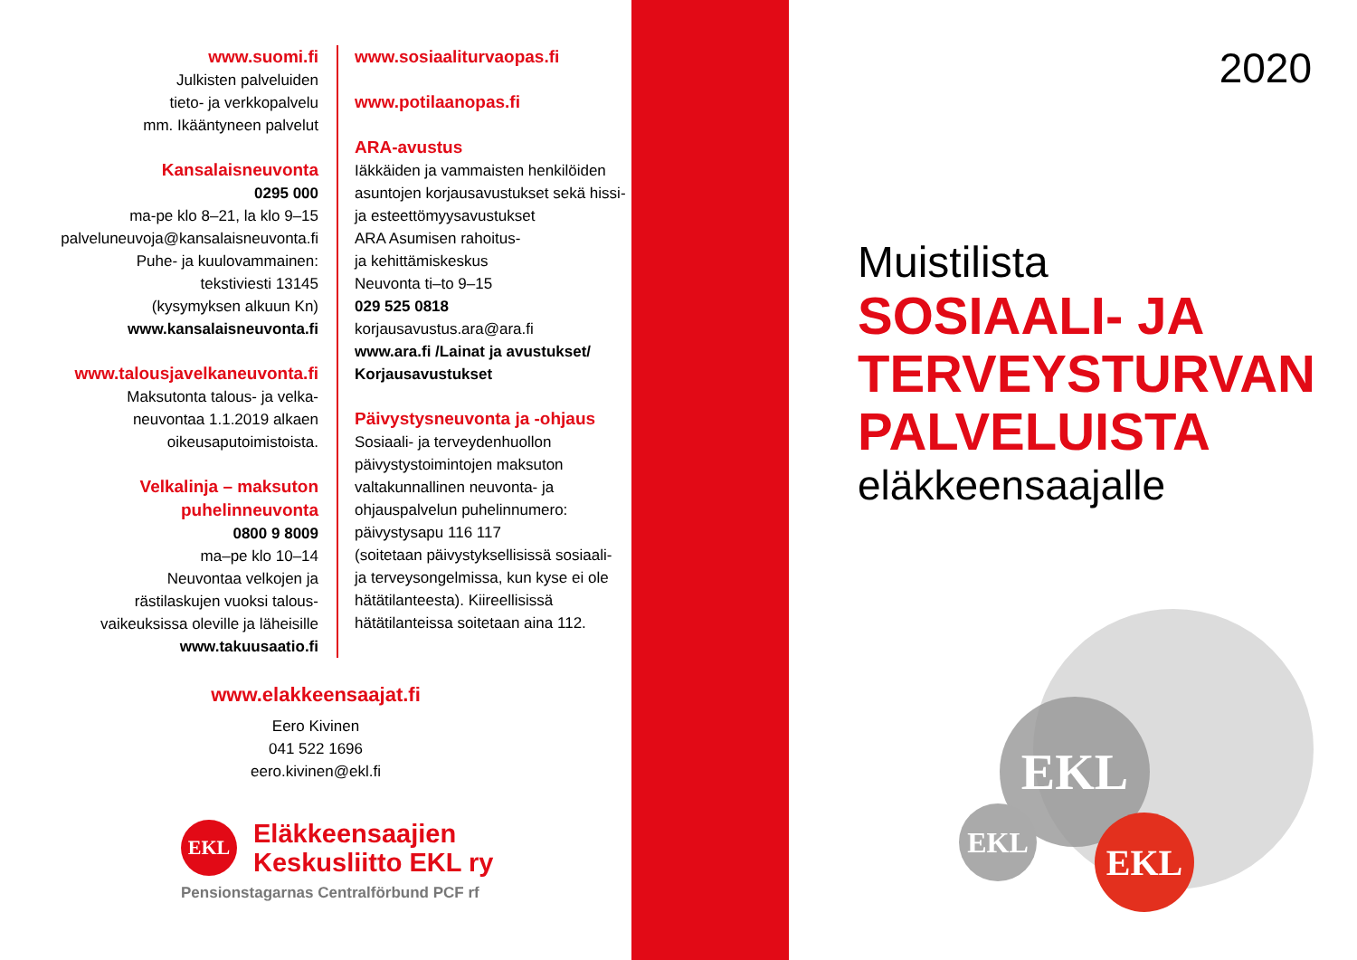www.suomi.fi
Julkisten palveluiden
tieto- ja verkkopalvelu
mm. Ikääntyneen palvelut
Kansalaisneuvonta
0295 000
ma-pe klo 8–21, la klo 9–15
palveluneuvoja@kansalaisneuvonta.fi
Puhe- ja kuulovammainen:
tekstiviesti 13145
(kysymyksen alkuun Kn)
www.kansalaisneuvonta.fi
www.talousjavelkaneuvonta.fi
Maksutonta talous- ja velka-
neuvontaa 1.1.2019 alkaen
oikeusaputoimistoista.
Velkalinja – maksuton
puhelinneuvonta
0800 9 8009
ma–pe klo 10–14
Neuvontaa velkojen ja
rästilaskujen vuoksi talous-
vaikeuksissa oleville ja läheisille
www.takuusaatio.fi
www.sosiaaliturvaopas.fi
www.potilaanopas.fi
ARA-avustus
Iäkkäiden ja vammaisten henkilöiden asuntojen korjausavustukset sekä hissi- ja esteettömyysavustukset
ARA Asumisen rahoitus-
ja kehittämiskeskus
Neuvonta ti–to 9–15
029 525 0818
korjausavustus.ara@ara.fi
www.ara.fi /Lainat ja avustukset/ Korjausavustukset
Päivystysneuvonta ja -ohjaus
Sosiaali- ja terveydenhuollon päivystystoimintojen maksuton valtakunnallinen neuvonta- ja ohjauspalvelun puhelinnumero: päivystysapu 116 117
(soitetaan päivystyksellisissä sosiaali- ja terveysongelmissa, kun kyse ei ole hätätilanteesta). Kiireellisissä hätätilanteissa soitetaan aina 112.
www.elakkeensaajat.fi
Eero Kivinen
041 522 1696
eero.kivinen@ekl.fi
EKL
Eläkkeensaajien
Keskusliitto EKL ry
Pensionstagarnas Centralförbund PCF rf
2020
Muistilista
SOSIAALI- JA
TERVEYSTURVAN
PALVELUISTA
eläkkeensaajalle
EKL
EKL EKL